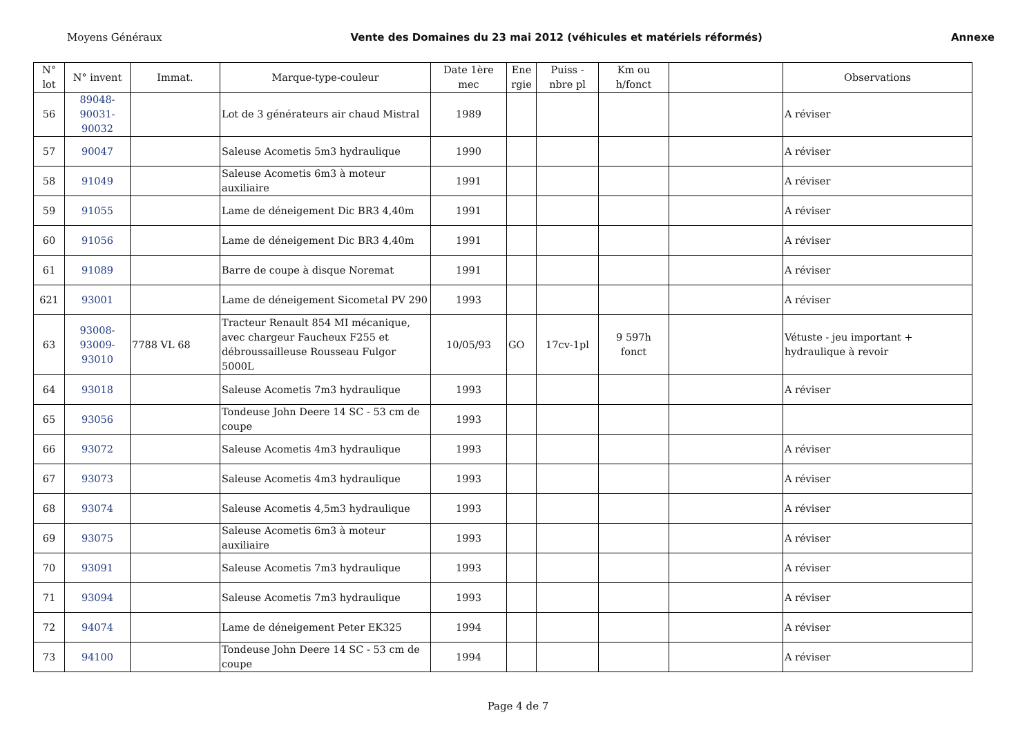Moyens Généraux Vente des Domaines du 23 mai 2012 (véhicules et matériels réformés) Annexe
| N° lot | N° invent | Immat. | Marque-type-couleur | Date 1ère mec | Ene rgie | Puiss - nbre pl | Km ou h/fonct | | Observations |
| --- | --- | --- | --- | --- | --- | --- | --- | --- | --- |
| 56 | 89048- 90031- 90032 | | Lot de 3 générateurs air chaud Mistral | 1989 | | | | | A réviser |
| 57 | 90047 | | Saleuse Acometis 5m3 hydraulique | 1990 | | | | | A réviser |
| 58 | 91049 | | Saleuse Acometis 6m3 à moteur auxiliaire | 1991 | | | | | A réviser |
| 59 | 91055 | | Lame de déneigement Dic BR3 4,40m | 1991 | | | | | A réviser |
| 60 | 91056 | | Lame de déneigement Dic BR3 4,40m | 1991 | | | | | A réviser |
| 61 | 91089 | | Barre de coupe à disque Noremat | 1991 | | | | | A réviser |
| 621 | 93001 | | Lame de déneigement Sicometal PV 290 | 1993 | | | | | A réviser |
| 63 | 93008- 93009- 93010 | 7788 VL 68 | Tracteur Renault 854 MI mécanique, avec chargeur Faucheux F255 et débroussailleuse Rousseau Fulgor 5000L | 10/05/93 | GO | 17cv-1pl | 9 597h fonct | | Vétuste - jeu important + hydraulique à revoir |
| 64 | 93018 | | Saleuse Acometis 7m3 hydraulique | 1993 | | | | | A réviser |
| 65 | 93056 | | Tondeuse John Deere 14 SC - 53 cm de coupe | 1993 | | | | | |
| 66 | 93072 | | Saleuse Acometis 4m3 hydraulique | 1993 | | | | | A réviser |
| 67 | 93073 | | Saleuse Acometis 4m3 hydraulique | 1993 | | | | | A réviser |
| 68 | 93074 | | Saleuse Acometis 4,5m3 hydraulique | 1993 | | | | | A réviser |
| 69 | 93075 | | Saleuse Acometis 6m3 à moteur auxiliaire | 1993 | | | | | A réviser |
| 70 | 93091 | | Saleuse Acometis 7m3 hydraulique | 1993 | | | | | A réviser |
| 71 | 93094 | | Saleuse Acometis 7m3 hydraulique | 1993 | | | | | A réviser |
| 72 | 94074 | | Lame de déneigement Peter EK325 | 1994 | | | | | A réviser |
| 73 | 94100 | | Tondeuse John Deere 14 SC - 53 cm de coupe | 1994 | | | | | A réviser |
Page 4 de 7